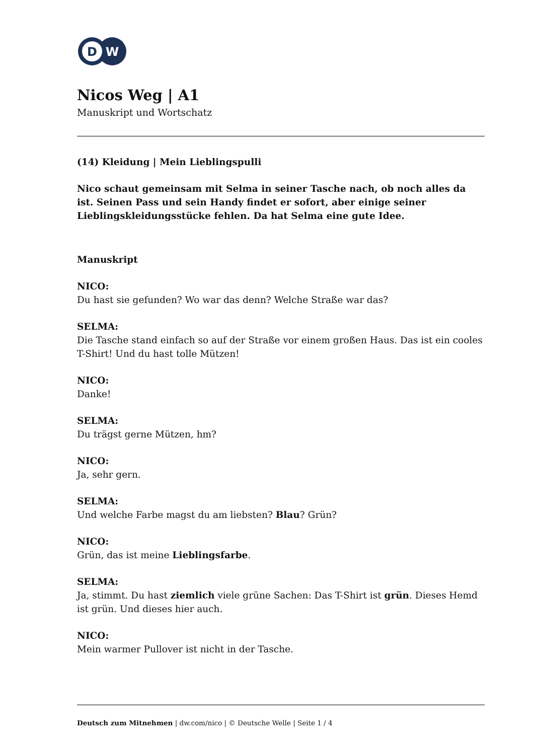D
W
Nicos Weg | A1
Manuskript und Wortschatz
(14) Kleidung | Mein Lieblingspulli
Nico schaut gemeinsam mit Selma in seiner Tasche nach, ob noch alles da ist. Seinen Pass und sein Handy findet er sofort, aber einige seiner Lieblingskleidungsstücke fehlen. Da hat Selma eine gute Idee.
Manuskript
NICO:
Du hast sie gefunden? Wo war das denn? Welche Straße war das?
SELMA:
Die Tasche stand einfach so auf der Straße vor einem großen Haus. Das ist ein cooles T-Shirt! Und du hast tolle Mützen!
NICO:
Danke!
SELMA:
Du trägst gerne Mützen, hm?
NICO:
Ja, sehr gern.
SELMA:
Und welche Farbe magst du am liebsten? Blau? Grün?
NICO:
Grün, das ist meine Lieblingsfarbe.
SELMA:
Ja, stimmt. Du hast ziemlich viele grüne Sachen: Das T-Shirt ist grün. Dieses Hemd ist grün. Und dieses hier auch.
NICO:
Mein warmer Pullover ist nicht in der Tasche.
Deutsch zum Mitnehmen | dw.com/nico | © Deutsche Welle | Seite 1 / 4